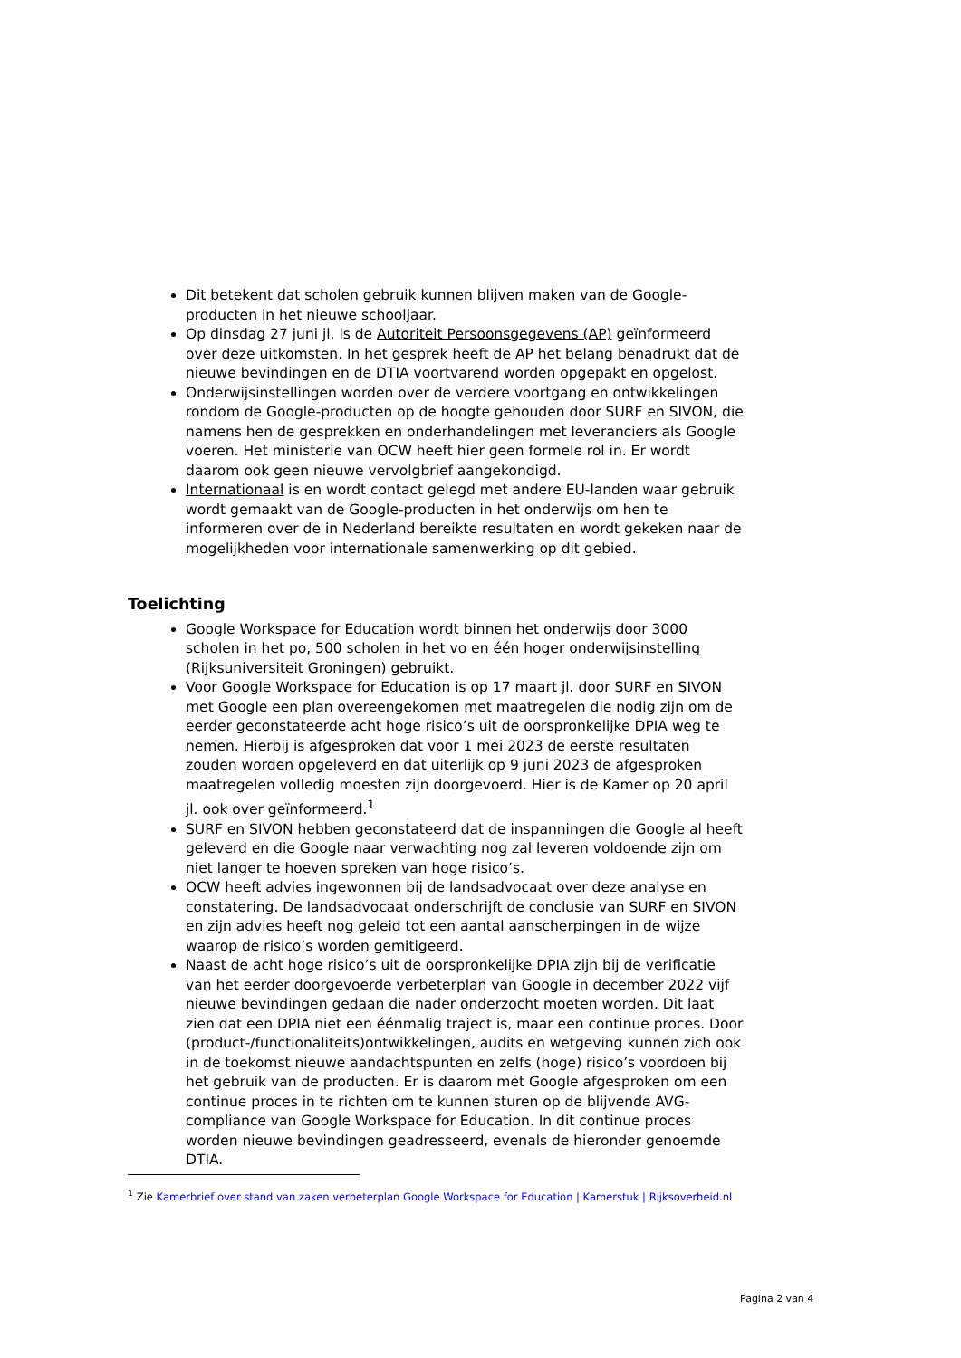Dit betekent dat scholen gebruik kunnen blijven maken van de Google-producten in het nieuwe schooljaar.
Op dinsdag 27 juni jl. is de Autoriteit Persoonsgegevens (AP) geïnformeerd over deze uitkomsten. In het gesprek heeft de AP het belang benadrukt dat de nieuwe bevindingen en de DTIA voortvarend worden opgepakt en opgelost.
Onderwijsinstellingen worden over de verdere voortgang en ontwikkelingen rondom de Google-producten op de hoogte gehouden door SURF en SIVON, die namens hen de gesprekken en onderhandelingen met leveranciers als Google voeren. Het ministerie van OCW heeft hier geen formele rol in. Er wordt daarom ook geen nieuwe vervolgbrief aangekondigd.
Internationaal is en wordt contact gelegd met andere EU-landen waar gebruik wordt gemaakt van de Google-producten in het onderwijs om hen te informeren over de in Nederland bereikte resultaten en wordt gekeken naar de mogelijkheden voor internationale samenwerking op dit gebied.
Toelichting
Google Workspace for Education wordt binnen het onderwijs door 3000 scholen in het po, 500 scholen in het vo en één hoger onderwijsinstelling (Rijksuniversiteit Groningen) gebruikt.
Voor Google Workspace for Education is op 17 maart jl. door SURF en SIVON met Google een plan overeengekomen met maatregelen die nodig zijn om de eerder geconstateerde acht hoge risico’s uit de oorspronkelijke DPIA weg te nemen. Hierbij is afgesproken dat voor 1 mei 2023 de eerste resultaten zouden worden opgeleverd en dat uiterlijk op 9 juni 2023 de afgesproken maatregelen volledig moesten zijn doorgevoerd. Hier is de Kamer op 20 april jl. ook over geïnformeerd.<sup>1</sup>
SURF en SIVON hebben geconstateerd dat de inspanningen die Google al heeft geleverd en die Google naar verwachting nog zal leveren voldoende zijn om niet langer te hoeven spreken van hoge risico’s.
OCW heeft advies ingewonnen bij de landsadvocaat over deze analyse en constatering. De landsadvocaat onderschrijft de conclusie van SURF en SIVON en zijn advies heeft nog geleid tot een aantal aanscherpingen in de wijze waarop de risico’s worden gemitigeerd.
Naast de acht hoge risico’s uit de oorspronkelijke DPIA zijn bij de verificatie van het eerder doorgevoerde verbeterplan van Google in december 2022 vijf nieuwe bevindingen gedaan die nader onderzocht moeten worden. Dit laat zien dat een DPIA niet een éénmalig traject is, maar een continue proces. Door (product-/functionaliteits)ontwikkelingen, audits en wetgeving kunnen zich ook in de toekomst nieuwe aandachtspunten en zelfs (hoge) risico’s voordoen bij het gebruik van de producten. Er is daarom met Google afgesproken om een continue proces in te richten om te kunnen sturen op de blijvende AVG-compliance van Google Workspace for Education. In dit continue proces worden nieuwe bevindingen geadresseerd, evenals de hieronder genoemde DTIA.
<sup>1</sup> Zie Kamerbrief over stand van zaken verbeterplan Google Workspace for Education | Kamerstuk | Rijksoverheid.nl
Pagina 2 van 4